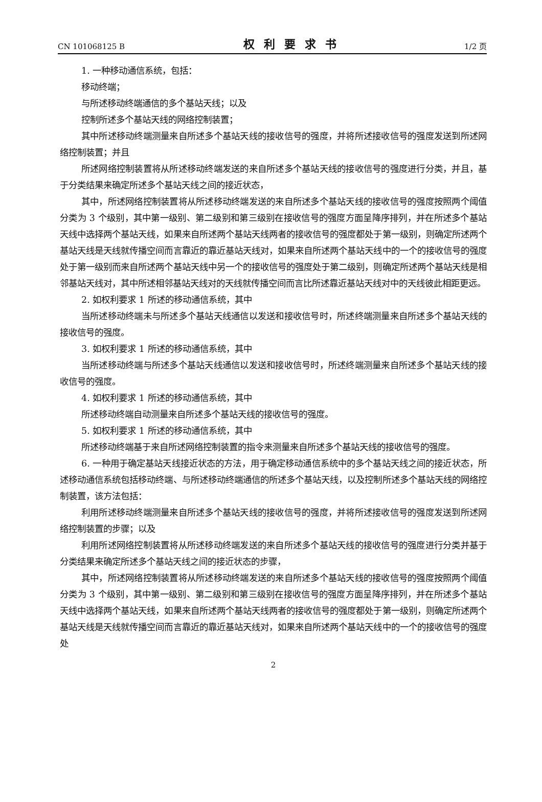CN 101068125 B 权利要求书 1/2 页
1. 一种移动通信系统，包括：
移动终端；
与所述移动终端通信的多个基站天线；以及
控制所述多个基站天线的网络控制装置；
其中所述移动终端测量来自所述多个基站天线的接收信号的强度，并将所述接收信号的强度发送到所述网络控制装置；并且
所述网络控制装置将从所述移动终端发送的来自所述多个基站天线的接收信号的强度进行分类，并且，基于分类结果来确定所述多个基站天线之间的接近状态，
其中，所述网络控制装置将从所述移动终端发送的来自所述多个基站天线的接收信号的强度按照两个阈值分类为 3 个级别，其中第一级别、第二级别和第三级别在接收信号的强度方面呈降序排列，并在所述多个基站天线中选择两个基站天线，如果来自所述两个基站天线两者的接收信号的强度都处于第一级别，则确定所述两个基站天线是天线就传播空间而言靠近的靠近基站天线对，如果来自所述两个基站天线中的一个的接收信号的强度处于第一级别而来自所述两个基站天线中另一个的接收信号的强度处于第二级别，则确定所述两个基站天线是相邻基站天线对，其中所述相邻基站天线对的天线就传播空间而言比所述靠近基站天线对中的天线彼此相距更远。
2. 如权利要求 1 所述的移动通信系统，其中
当所述移动终端未与所述多个基站天线通信以发送和接收信号时，所述终端测量来自所述多个基站天线的接收信号的强度。
3. 如权利要求 1 所述的移动通信系统，其中
当所述移动终端与所述多个基站天线通信以发送和接收信号时，所述终端测量来自所述多个基站天线的接收信号的强度。
4. 如权利要求 1 所述的移动通信系统，其中
所述移动终端自动测量来自所述多个基站天线的接收信号的强度。
5. 如权利要求 1 所述的移动通信系统，其中
所述移动终端基于来自所述网络控制装置的指令来测量来自所述多个基站天线的接收信号的强度。
6. 一种用于确定基站天线接近状态的方法，用于确定移动通信系统中的多个基站天线之间的接近状态，所述移动通信系统包括移动终端、与所述移动终端通信的所述多个基站天线，以及控制所述多个基站天线的网络控制装置，该方法包括：
利用所述移动终端测量来自所述多个基站天线的接收信号的强度，并将所述接收信号的强度发送到所述网络控制装置的步骤；以及
利用所述网络控制装置将从所述移动终端发送的来自所述多个基站天线的接收信号的强度进行分类并基于分类结果来确定所述多个基站天线之间的接近状态的步骤，
其中，所述网络控制装置将从所述移动终端发送的来自所述多个基站天线的接收信号的强度按照两个阈值分类为 3 个级别，其中第一级别、第二级别和第三级别在接收信号的强度方面呈降序排列，并在所述多个基站天线中选择两个基站天线，如果来自所述两个基站天线两者的接收信号的强度都处于第一级别，则确定所述两个基站天线是天线就传播空间而言靠近的靠近基站天线对，如果来自所述两个基站天线中的一个的接收信号的强度处
2